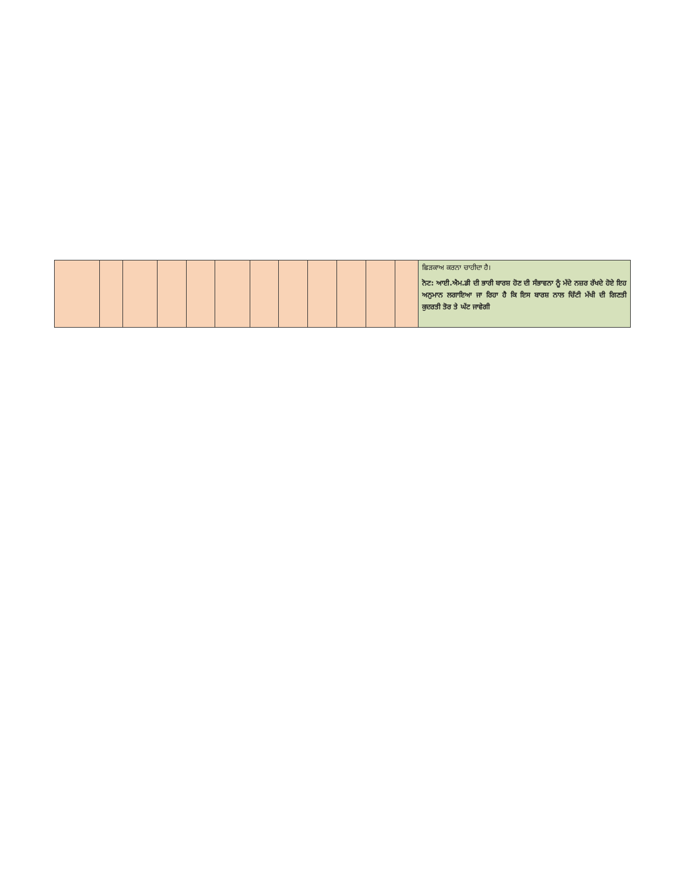| | | | | | | | | | | | | ਛਿੜਕਾਅ ਕਰਨਾ ਚਾਹੀਦਾ ਹੈ। ਨੋਟ: ਆਈ.ਐਮ.ਡੀ ਦੀ ਭਾਰੀ ਬਾਰਸ਼ ਹੋਣ ਦੀ ਸੰਭਾਵਨਾ ਨੂੰ ਮੱਦੇ ਨਜ਼ਰ ਰੱਖਦੇ ਹੋਏ ਇਹ ਅਨੁਮਾਨ ਲਗਾਇਆ ਜਾ ਰਿਹਾ ਹੈ ਕਿ ਇਸ ਬਾਰਸ਼ ਨਾਲ ਚਿੱਟੀ ਮੱਖੀ ਦੀ ਗਿਣਤੀ ਕੁਦਰਤੀ ਤੋਰ ਤੇ ਘੱਟ ਜਾਵੇਗੀ |